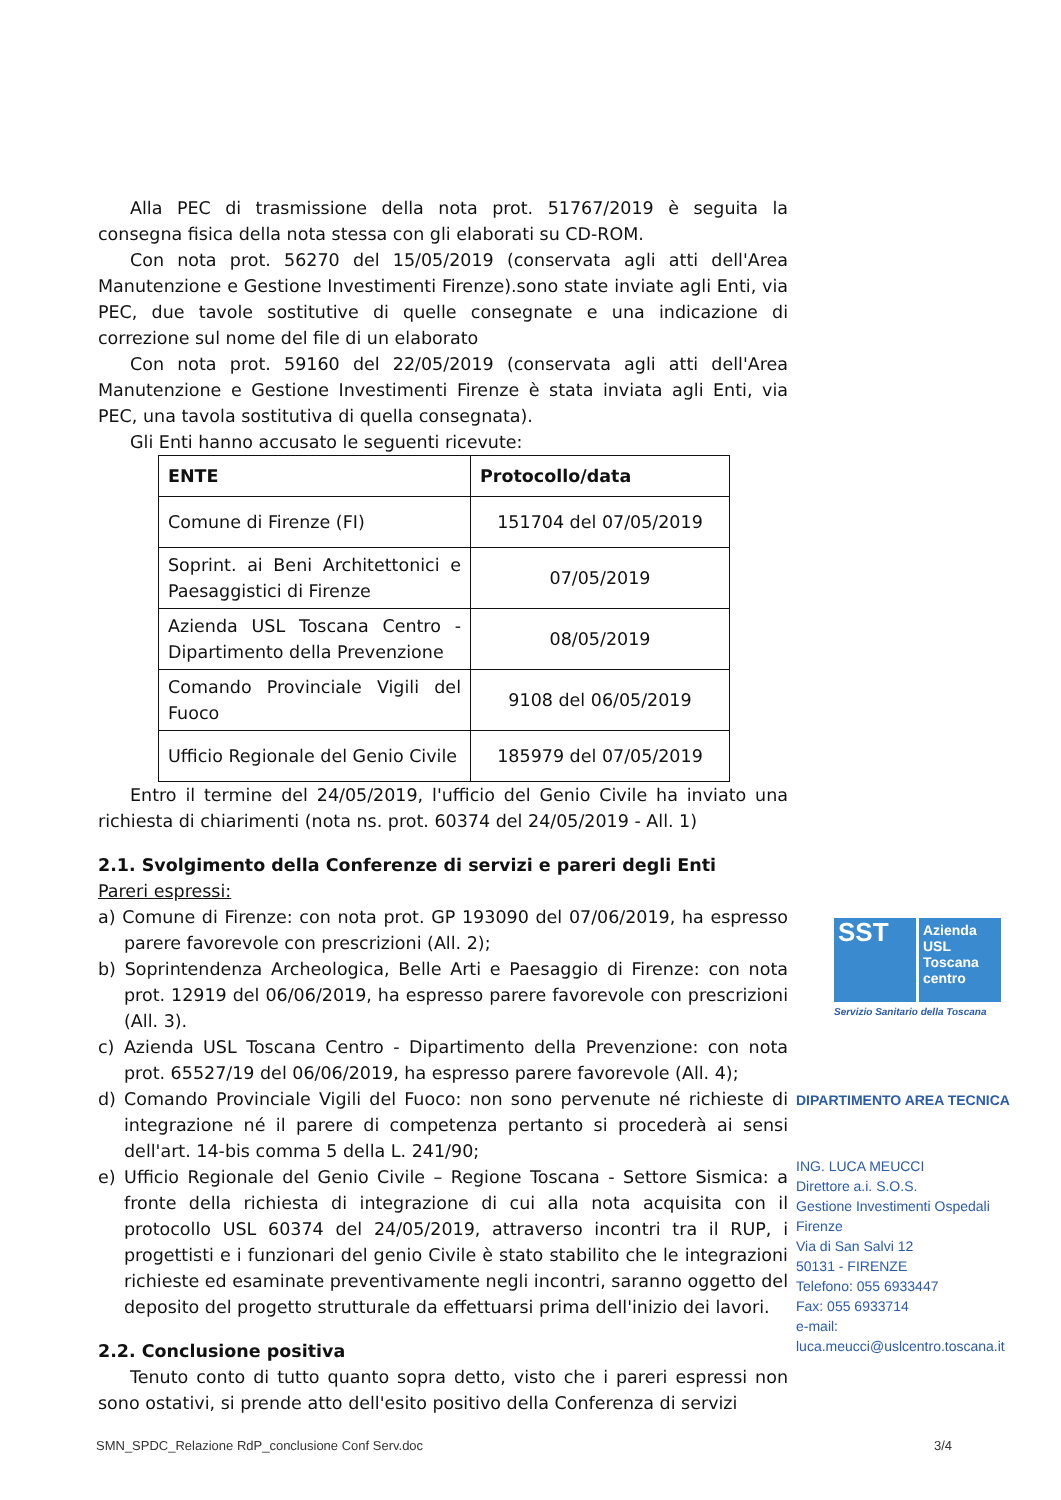Alla PEC di trasmissione della nota prot. 51767/2019 è seguita la consegna fisica della nota stessa con gli elaborati su CD-ROM.
Con nota prot. 56270 del 15/05/2019 (conservata agli atti dell'Area Manutenzione e Gestione Investimenti Firenze).sono state inviate agli Enti, via PEC, due tavole sostitutive di quelle consegnate e una indicazione di correzione sul nome del file di un elaborato
Con nota prot. 59160 del 22/05/2019 (conservata agli atti dell'Area Manutenzione e Gestione Investimenti Firenze è stata inviata agli Enti, via PEC, una tavola sostitutiva di quella consegnata).
Gli Enti hanno accusato le seguenti ricevute:
| ENTE | Protocollo/data |
| --- | --- |
| Comune di Firenze (FI) | 151704 del 07/05/2019 |
| Soprint. ai Beni Architettonici e Paesaggistici di Firenze | 07/05/2019 |
| Azienda USL Toscana Centro - Dipartimento della Prevenzione | 08/05/2019 |
| Comando Provinciale Vigili del Fuoco | 9108 del 06/05/2019 |
| Ufficio Regionale del Genio Civile | 185979 del 07/05/2019 |
Entro il termine del 24/05/2019, l'ufficio del Genio Civile ha inviato una richiesta di chiarimenti (nota ns. prot. 60374 del 24/05/2019 - All. 1)
2.1. Svolgimento della Conferenze di servizi e pareri degli Enti
Pareri espressi:
a) Comune di Firenze: con nota prot. GP 193090 del 07/06/2019, ha espresso parere favorevole con prescrizioni (All. 2);
b) Soprintendenza Archeologica, Belle Arti e Paesaggio di Firenze: con nota prot. 12919 del 06/06/2019, ha espresso parere favorevole con prescrizioni (All. 3).
c) Azienda USL Toscana Centro - Dipartimento della Prevenzione: con nota prot. 65527/19 del 06/06/2019, ha espresso parere favorevole (All. 4);
d) Comando Provinciale Vigili del Fuoco: non sono pervenute né richieste di integrazione né il parere di competenza pertanto si procederà ai sensi dell'art. 14-bis comma 5 della L. 241/90;
e) Ufficio Regionale del Genio Civile – Regione Toscana - Settore Sismica: a fronte della richiesta di integrazione di cui alla nota acquisita con il protocollo USL 60374 del 24/05/2019, attraverso incontri tra il RUP, i progettisti e i funzionari del genio Civile è stato stabilito che le integrazioni richieste ed esaminate preventivamente negli incontri, saranno oggetto del deposito del progetto strutturale da effettuarsi prima dell'inizio dei lavori.
2.2. Conclusione positiva
Tenuto conto di tutto quanto sopra detto, visto che i pareri espressi non sono ostativi, si prende atto dell'esito positivo della Conferenza di servizi
SST
Azienda
USL
Toscana
centro
Servizio Sanitario della Toscana
DIPARTIMENTO AREA TECNICA
ING. LUCA MEUCCI
Direttore a.i. S.O.S.
Gestione Investimenti Ospedali Firenze
Via di San Salvi 12
50131 - FIRENZE
Telefono: 055 6933447
Fax: 055 6933714
e-mail:
luca.meucci@uslcentro.toscana.it
SMN_SPDC_Relazione RdP_conclusione Conf Serv.doc 3/4